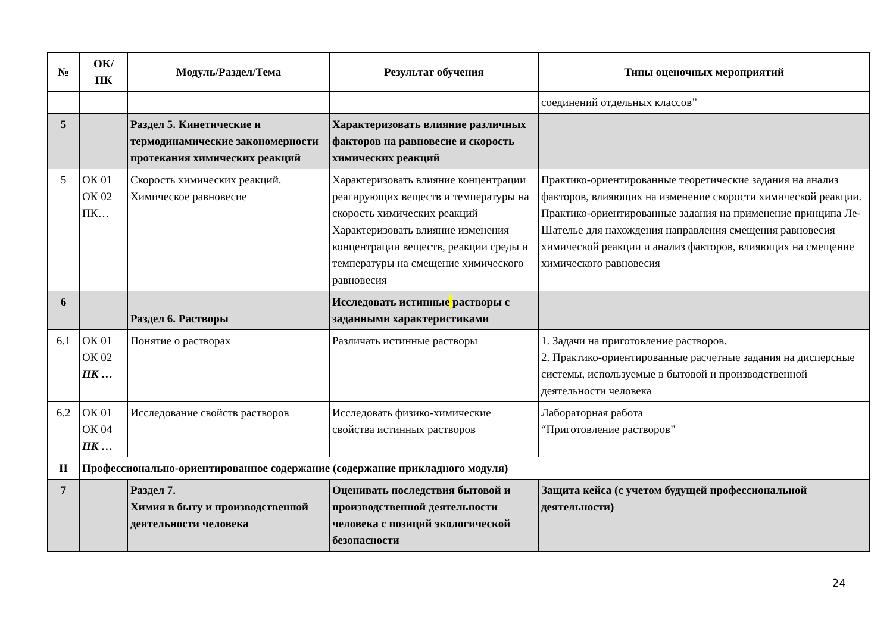| № | ОК/ ПК | Модуль/Раздел/Тема | Результат обучения | Типы оценочных мероприятий |
| --- | --- | --- | --- | --- |
| | | | | соединений отдельных классов” |
| 5 | | Раздел 5. Кинетические и термодинамические закономерности протекания химических реакций | Характеризовать влияние различных факторов на равновесие и скорость химических реакций | |
| 5 | ОК 01 ОК 02 ПК… | Скорость химических реакций. Химическое равновесие | Характеризовать влияние концентрации реагирующих веществ и температуры на скорость химических реакций Характеризовать влияние изменения концентрации веществ, реакции среды и температуры на смещение химического равновесия | Практико-ориентированные теоретические задания на анализ факторов, влияющих на изменение скорости химической реакции. Практико-ориентированные задания на применение принципа Ле-Шателье для нахождения направления смещения равновесия химической реакции и анализ факторов, влияющих на смещение химического равновесия |
| 6 | | Раздел 6. Растворы | Исследовать истинные растворы с заданными характеристиками | |
| 6.1 | ОК 01 ОК 02 ПК … | Понятие о растворах | Различать истинные растворы | 1. Задачи на приготовление растворов. 2. Практико-ориентированные расчетные задания на дисперсные системы, используемые в бытовой и производственной деятельности человека |
| 6.2 | ОК 01 ОК 04 ПК … | Исследование свойств растворов | Исследовать физико-химические свойства истинных растворов | Лабораторная работа “Приготовление растворов” |
| II | Профессионально-ориентированное содержание (содержание прикладного модуля) | | | |
| 7 | | Раздел 7. Химия в быту и производственной деятельности человека | Оценивать последствия бытовой и производственной деятельности человека с позиций экологической безопасности | Защита кейса (с учетом будущей профессиональной деятельности) |
24